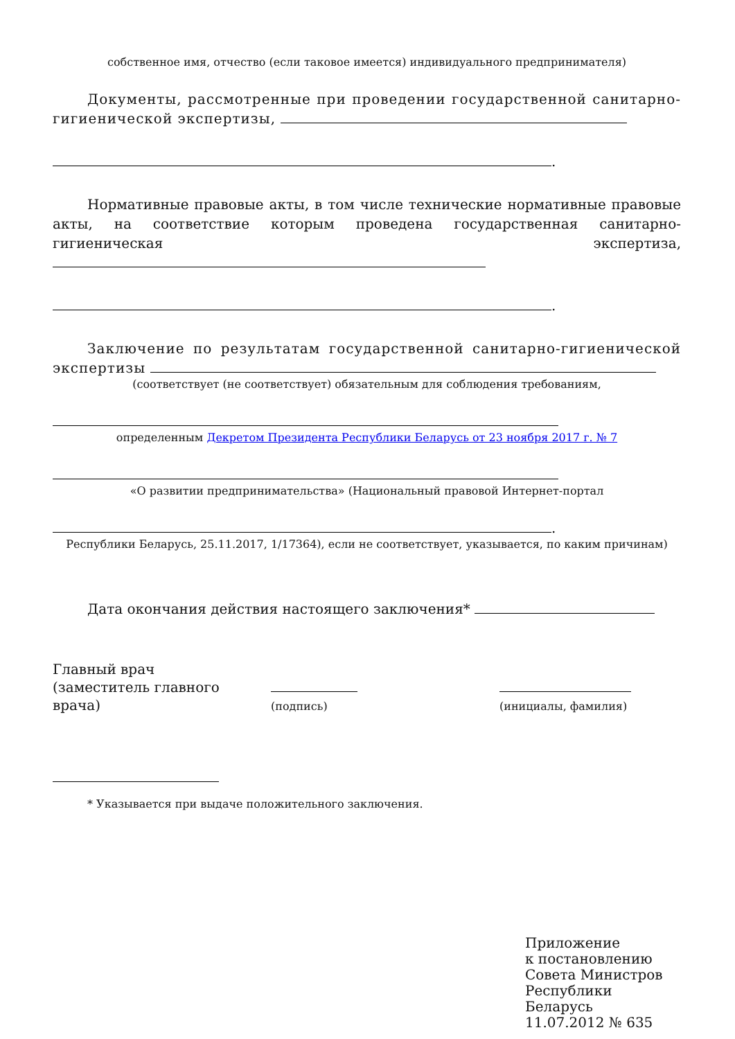собственное имя, отчество (если таковое имеется) индивидуального предпринимателя)
Документы, рассмотренные при проведении государственной санитарно-гигиенической экспертизы,
.
Нормативные правовые акты, в том числе технические нормативные правовые акты, на соответствие которым проведена государственная санитарно-гигиеническая экспертиза,
.
Заключение по результатам государственной санитарно-гигиенической экспертизы
(соответствует (не соответствует) обязательным для соблюдения требованиям,
определенным Декретом Президента Республики Беларусь от 23 ноября 2017 г. № 7
«О развитии предпринимательства» (Национальный правовой Интернет-портал
.
Республики Беларусь, 25.11.2017, 1/17364), если не соответствует, указывается, по каким причинам)
Дата окончания действия настоящего заключения*
Главный врач
(заместитель главного врача)
(подпись)
(инициалы, фамилия)
* Указывается при выдаче положительного заключения.
Приложение
к постановлению
Совета Министров
Республики Беларусь
11.07.2012 № 635